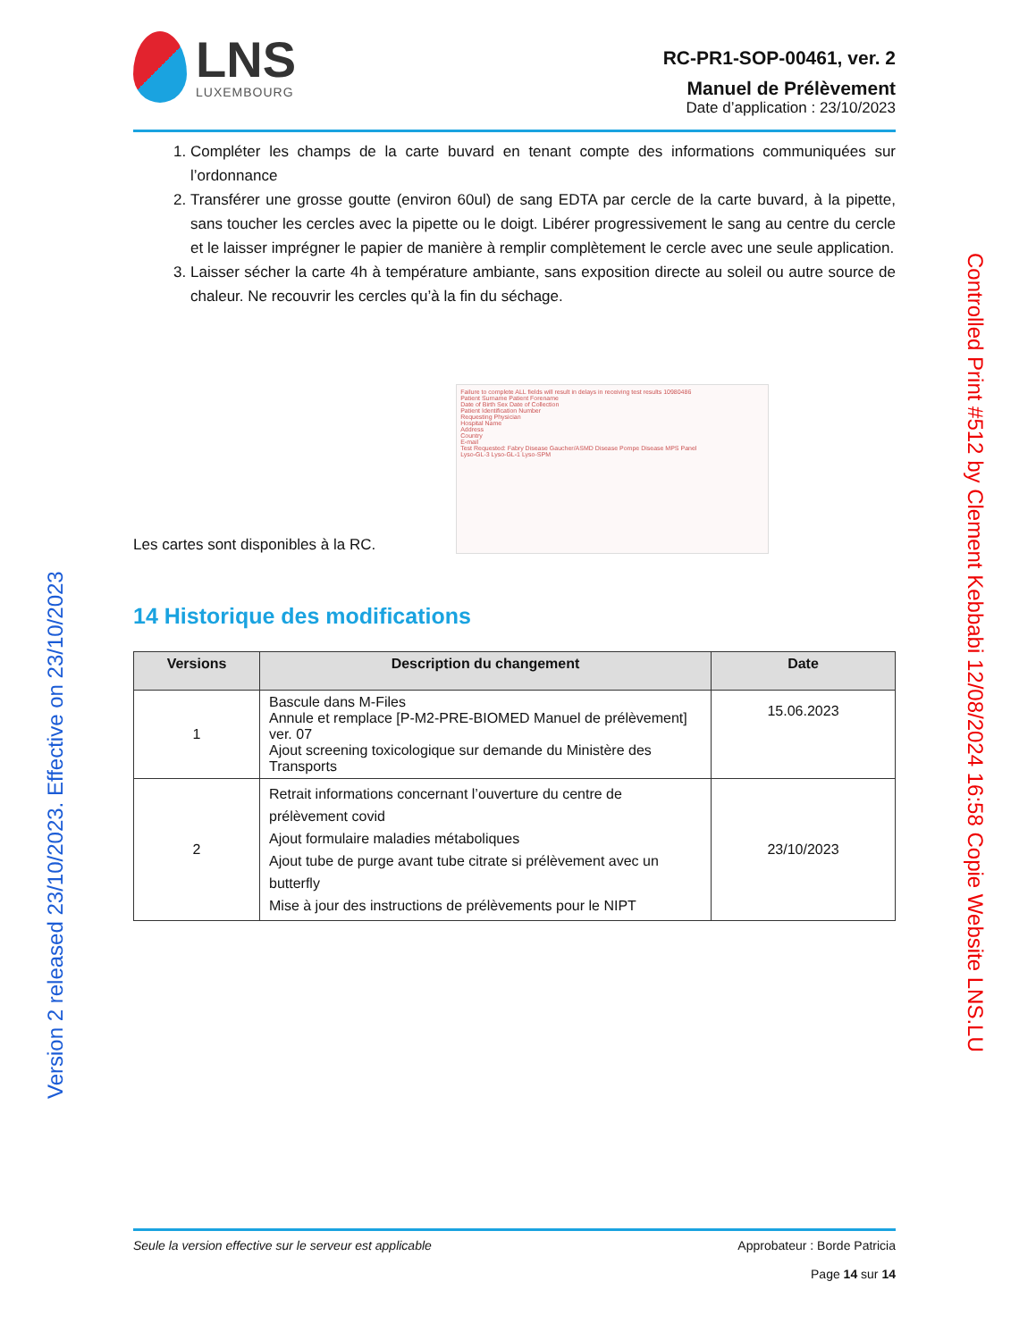LNS
LUXEMBOURG
RC-PR1-SOP-00461, ver. 2
Manuel de Prélèvement
Date d’application : 23/10/2023
1. Compléter les champs de la carte buvard en tenant compte des informations communiquées sur l’ordonnance
2. Transférer une grosse goutte (environ 60ul) de sang EDTA par cercle de la carte buvard, à la pipette, sans toucher les cercles avec la pipette ou le doigt. Libérer progressivement le sang au centre du cercle et le laisser imprégner le papier de manière à remplir complètement le cercle avec une seule application.
3. Laisser sécher la carte 4h à température ambiante, sans exposition directe au soleil ou autre source de chaleur. Ne recouvrir les cercles qu’à la fin du séchage.
Les cartes sont disponibles à la RC.
Failure to complete ALL fields will result in delays in receiving test results 10980486
Patient Surname Patient Forename
Date of Birth Sex Date of Collection
Patient Identification Number
Requesting Physician
Hospital Name
Address
Country
E-mail
Test Requested: Fabry Disease Gaucher/ASMD Disease Pompe Disease MPS Panel
Lyso-GL-3 Lyso-GL-1 Lyso-SPM
14 Historique des modifications
| Versions | Description du changement | Date |
| --- | --- | --- |
| 1 | Bascule dans M-Files Annule et remplace [P-M2-PRE-BIOMED Manuel de prélèvement] ver. 07 Ajout screening toxicologique sur demande du Ministère des Transports | 15.06.2023 |
| 2 | Retrait informations concernant l’ouverture du centre de prélèvement covid Ajout formulaire maladies métaboliques Ajout tube de purge avant tube citrate si prélèvement avec un butterfly Mise à jour des instructions de prélèvements pour le NIPT | 23/10/2023 |
Seule la version effective sur le serveur est applicable
Approbateur : Borde Patricia
Page 14 sur 14
Version 2 released 23/10/2023. Effective on 23/10/2023
Controlled Print #512 by Clement Kebbabi 12/08/2024 16:58 Copie Website LNS.LU